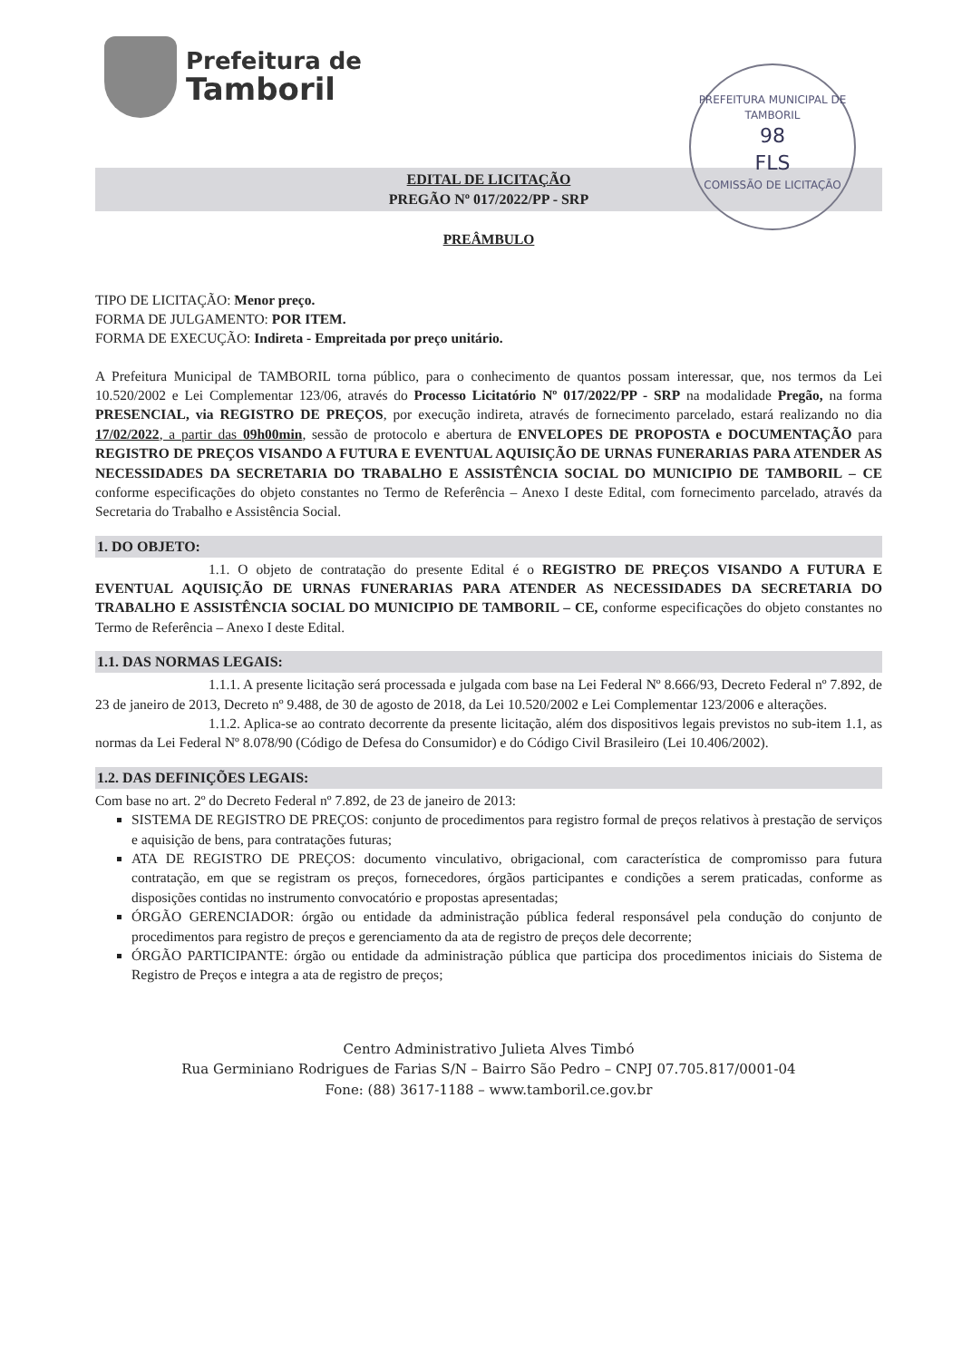PREFEITURA MUNICIPAL DE TAMBORIL
98
FLS
COMISSÃO DE LICITAÇÃO
Prefeitura de
Tamboril
EDITAL DE LICITAÇÃO
PREGÃO Nº 017/2022/PP - SRP
PREÂMBULO
TIPO DE LICITAÇÃO: Menor preço.
FORMA DE JULGAMENTO: POR ITEM.
FORMA DE EXECUÇÃO: Indireta - Empreitada por preço unitário.
A Prefeitura Municipal de TAMBORIL torna público, para o conhecimento de quantos possam interessar, que, nos termos da Lei 10.520/2002 e Lei Complementar 123/06, através do Processo Licitatório Nº 017/2022/PP - SRP na modalidade Pregão, na forma PRESENCIAL, via REGISTRO DE PREÇOS, por execução indireta, através de fornecimento parcelado, estará realizando no dia 17/02/2022, a partir das 09h00min, sessão de protocolo e abertura de ENVELOPES DE PROPOSTA e DOCUMENTAÇÃO para REGISTRO DE PREÇOS VISANDO A FUTURA E EVENTUAL AQUISIÇÃO DE URNAS FUNERARIAS PARA ATENDER AS NECESSIDADES DA SECRETARIA DO TRABALHO E ASSISTÊNCIA SOCIAL DO MUNICIPIO DE TAMBORIL – CE conforme especificações do objeto constantes no Termo de Referência – Anexo I deste Edital, com fornecimento parcelado, através da Secretaria do Trabalho e Assistência Social.
1. DO OBJETO:
1.1. O objeto de contratação do presente Edital é o REGISTRO DE PREÇOS VISANDO A FUTURA E EVENTUAL AQUISIÇÃO DE URNAS FUNERARIAS PARA ATENDER AS NECESSIDADES DA SECRETARIA DO TRABALHO E ASSISTÊNCIA SOCIAL DO MUNICIPIO DE TAMBORIL – CE, conforme especificações do objeto constantes no Termo de Referência – Anexo I deste Edital.
1.1. DAS NORMAS LEGAIS:
1.1.1. A presente licitação será processada e julgada com base na Lei Federal Nº 8.666/93, Decreto Federal nº 7.892, de 23 de janeiro de 2013, Decreto nº 9.488, de 30 de agosto de 2018, da Lei 10.520/2002 e Lei Complementar 123/2006 e alterações.
1.1.2. Aplica-se ao contrato decorrente da presente licitação, além dos dispositivos legais previstos no sub-item 1.1, as normas da Lei Federal Nº 8.078/90 (Código de Defesa do Consumidor) e do Código Civil Brasileiro (Lei 10.406/2002).
1.2. DAS DEFINIÇÕES LEGAIS:
Com base no art. 2º do Decreto Federal nº 7.892, de 23 de janeiro de 2013:
SISTEMA DE REGISTRO DE PREÇOS: conjunto de procedimentos para registro formal de preços relativos à prestação de serviços e aquisição de bens, para contratações futuras;
ATA DE REGISTRO DE PREÇOS: documento vinculativo, obrigacional, com característica de compromisso para futura contratação, em que se registram os preços, fornecedores, órgãos participantes e condições a serem praticadas, conforme as disposições contidas no instrumento convocatório e propostas apresentadas;
ÓRGÃO GERENCIADOR: órgão ou entidade da administração pública federal responsável pela condução do conjunto de procedimentos para registro de preços e gerenciamento da ata de registro de preços dele decorrente;
ÓRGÃO PARTICIPANTE: órgão ou entidade da administração pública que participa dos procedimentos iniciais do Sistema de Registro de Preços e integra a ata de registro de preços;
Centro Administrativo Julieta Alves Timbó
Rua Germiniano Rodrigues de Farias S/N – Bairro São Pedro – CNPJ 07.705.817/0001-04
Fone: (88) 3617-1188 – www.tamboril.ce.gov.br